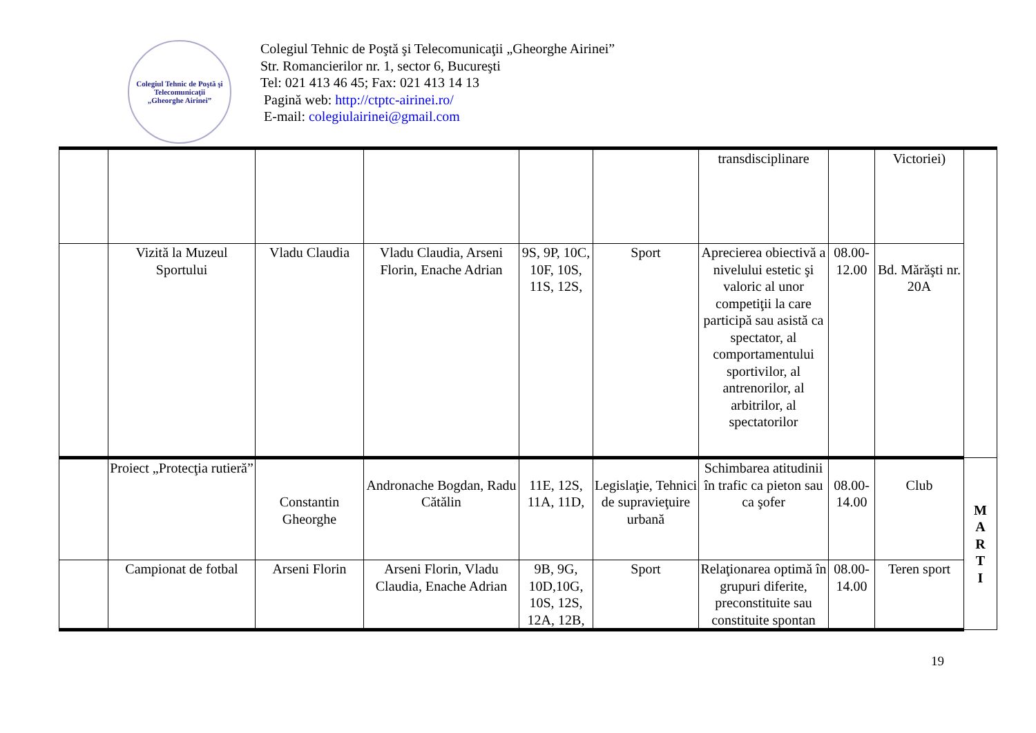Colegiul Tehnic de Poştă şi Telecomunicaţii
„Gheorghe Airinei”
Colegiul Tehnic de Poştă şi Telecomunicaţii „Gheorghe Airinei”
Str. Romancierilor nr. 1, sector 6, Bucureşti
Tel: 021 413 46 45; Fax: 021 413 14 13
Pagină web: http://ctptc-airinei.ro/
E-mail: colegiulairinei@gmail.com
| | | | | | | transdisciplinare | | Victoriei) | |
| | Vizită la Muzeul Sportului | Vladu Claudia | Vladu Claudia, Arseni Florin, Enache Adrian | 9S, 9P, 10C, 10F, 10S, 11S, 12S, | Sport | Aprecierea obiectivă a nivelului estetic şi valoric al unor competiţii la care participă sau asistă ca spectator, al comportamentului sportivilor, al antrenorilor, al arbitrilor, al spectatorilor | 08.00-12.00 | Bd. Mărăşti nr. 20A | |
| | Proiect „Protecţia rutieră” | Constantin Gheorghe | Andronache Bogdan, Radu Cătălin | 11E, 12S, 11A, 11D, | Legislaţie, Tehnici de supravieţuire urbană | Schimbarea atitudinii în trafic ca pieton sau ca şofer | 08.00-14.00 | Club | M A R T I |
| | Campionat de fotbal | Arseni Florin | Arseni Florin, Vladu Claudia, Enache Adrian | 9B, 9G, 10D,10G, 10S, 12S, 12A, 12B, | Sport | Relaţionarea optimă în grupuri diferite, preconstituite sau constituite spontan | 08.00-14.00 | Teren sport | |
19